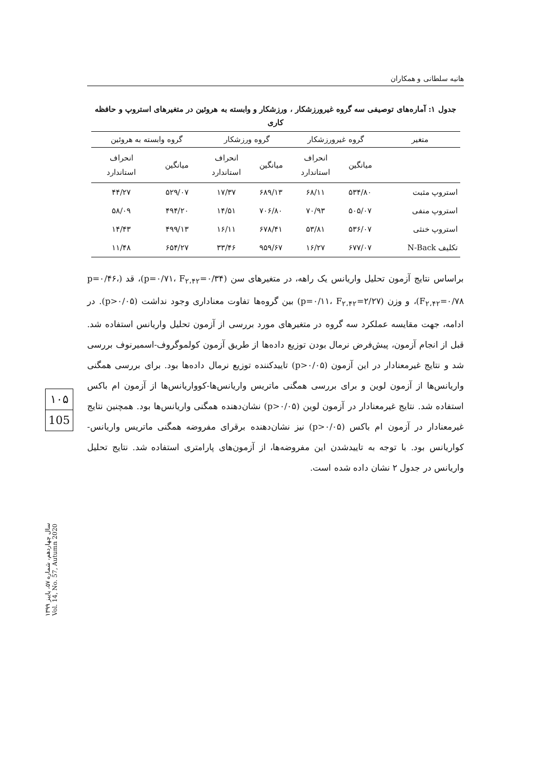هانیه سلطانی و همکاران
جدول ۱: آماره‌های توصیفی سه گروه غیرورزشکار ، ورزشکار و وابسته به هروئین در متغیرهای استروپ و حافظه کاری
| متغیر | گروه غیرورزشکار | | گروه ورزشکار | | گروه وابسته به هروئین | |
| --- | --- | --- | --- | --- | --- | --- |
| | میانگین | انحراف استاندارد | میانگین | انحراف استاندارد | میانگین | انحراف استاندارد |
| استروپ مثبت | ۵۳۴/۸۰ | ۶۸/۱۱ | ۶۸۹/۱۳ | ۱۷/۳۷ | ۵۲۹/۰۷ | ۴۴/۲۷ |
| استروپ منفی | ۵۰۵/۰۷ | ۷۰/۹۳ | ۷۰۶/۸۰ | ۱۴/۵۱ | ۴۹۴/۲۰ | ۵۸/۰۹ |
| استروپ خنثی | ۵۳۶/۰۷ | ۵۳/۸۱ | ۶۷۸/۴۱ | ۱۶/۱۱ | ۴۹۹/۱۳ | ۱۴/۴۳ |
| تکلیف N-Back | ۶۷۷/۰۷ | ۱۶/۲۷ | ۹۵۹/۶۷ | ۳۳/۴۶ | ۶۵۴/۲۷ | ۱۱/۴۸ |
براساس نتایج آزمون تحلیل واریانس یک راهه، در متغیرهای سن (p=۰/۷۱، F<sub>۲،۴۲</sub>=۰/۳۴)، قد (p=۰/۴۶، F<sub>۲،۴۲</sub>=۰/۷۸)، و وزن (p=۰/۱۱، F<sub>۲،۴۲</sub>=۲/۲۷) بین گروه‌ها تفاوت معناداری وجود نداشت (p>۰/۰۵). در ادامه، جهت مقایسه عملکرد سه گروه در متغیرهای مورد بررسی از آزمون تحلیل واریانس استفاده شد. قبل از انجام آزمون، پیش‌فرض نرمال بودن توزیع داده‌ها از طریق آزمون کولموگروف-اسمیرنوف بررسی شد و نتایج غیرمعنادار در این آزمون (p>۰/۰۵) تاییدکننده توزیع نرمال داده‌ها بود. برای بررسی همگنی واریانس‌ها از آزمون لوین و برای بررسی همگنی ماتریس واریانس‌ها-کوواریانس‌ها از آزمون ام باکس استفاده شد. نتایج غیرمعنادار در آزمون لوین (p>۰/۰۵) نشان‌دهنده همگنی واریانس‌ها بود. همچنین نتایج غیرمعنادار در آزمون ام باکس (p>۰/۰۵) نیز نشان‌دهنده برقرای مفروضه همگنی ماتریس واریانس-کواریانس بود. با توجه به تاییدشدن این مفروضه‌ها، از آزمون‌های پارامتری استفاده شد. نتایج تحلیل واریانس در جدول ۲ نشان داده شده است.
۱۰۵
105
سال چهاردهم، شماره ۵۷، پاییز ۱۳۹۹
Vol. 14, No. 57, Autumn 2020